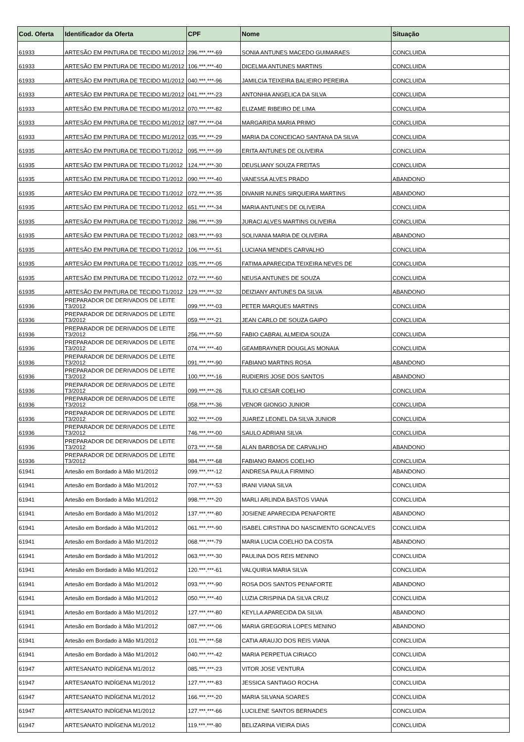| Cod. Oferta | Identificador da Oferta | CPF | Nome | Situação |
| --- | --- | --- | --- | --- |
| 61933 | ARTESÃO EM PINTURA DE TECIDO M1/2012 | 296.***.***-69 | SONIA ANTUNES MACEDO GUIMARAES | CONCLUIDA |
| 61933 | ARTESÃO EM PINTURA DE TECIDO M1/2012 | 106.***.***-40 | DICELMA ANTUNES MARTINS | CONCLUIDA |
| 61933 | ARTESÃO EM PINTURA DE TECIDO M1/2012 | 040.***.***-96 | JAMILCIA TEIXEIRA BALIEIRO PEREIRA | CONCLUIDA |
| 61933 | ARTESÃO EM PINTURA DE TECIDO M1/2012 | 041.***.***-23 | ANTONHIA ANGELICA DA SILVA | CONCLUIDA |
| 61933 | ARTESÃO EM PINTURA DE TECIDO M1/2012 | 070.***.***-82 | ELIZAME RIBEIRO DE LIMA | CONCLUIDA |
| 61933 | ARTESÃO EM PINTURA DE TECIDO M1/2012 | 087.***.***-04 | MARGARIDA MARIA PRIMO | CONCLUIDA |
| 61933 | ARTESÃO EM PINTURA DE TECIDO M1/2012 | 035.***.***-29 | MARIA DA CONCEICAO SANTANA DA SILVA | CONCLUIDA |
| 61935 | ARTESÃO EM PINTURA DE TECIDO T1/2012 | 095.***.***-99 | ERITA ANTUNES DE OLIVEIRA | CONCLUIDA |
| 61935 | ARTESÃO EM PINTURA DE TECIDO T1/2012 | 124.***.***-30 | DEUSLIANY SOUZA FREITAS | CONCLUIDA |
| 61935 | ARTESÃO EM PINTURA DE TECIDO T1/2012 | 090.***.***-40 | VANESSA ALVES PRADO | ABANDONO |
| 61935 | ARTESÃO EM PINTURA DE TECIDO T1/2012 | 072.***.***-35 | DIVANIR NUNES SIRQUEIRA MARTINS | ABANDONO |
| 61935 | ARTESÃO EM PINTURA DE TECIDO T1/2012 | 651.***.***-34 | MARIA ANTUNES DE OLIVEIRA | CONCLUIDA |
| 61935 | ARTESÃO EM PINTURA DE TECIDO T1/2012 | 286.***.***-39 | JURACI ALVES MARTINS OLIVEIRA | CONCLUIDA |
| 61935 | ARTESÃO EM PINTURA DE TECIDO T1/2012 | 083.***.***-93 | SOLIVANIA MARIA DE OLIVEIRA | ABANDONO |
| 61935 | ARTESÃO EM PINTURA DE TECIDO T1/2012 | 106.***.***-51 | LUCIANA MENDES CARVALHO | CONCLUIDA |
| 61935 | ARTESÃO EM PINTURA DE TECIDO T1/2012 | 035.***.***-05 | FATIMA APARECIDA TEIXEIRA NEVES DE | CONCLUIDA |
| 61935 | ARTESÃO EM PINTURA DE TECIDO T1/2012 | 072.***.***-60 | NEUSA ANTUNES DE SOUZA | CONCLUIDA |
| 61935 | ARTESÃO EM PINTURA DE TECIDO T1/2012 | 129.***.***-32 | DEIZIANY ANTUNES DA SILVA | ABANDONO |
| 61936 | PREPARADOR DE DERIVADOS DE LEITE T3/2012 | 099.***.***-03 | PETER MARQUES MARTINS | CONCLUIDA |
| 61936 | PREPARADOR DE DERIVADOS DE LEITE T3/2012 | 059.***.***-21 | JEAN CARLO DE SOUZA GAIPO | CONCLUIDA |
| 61936 | PREPARADOR DE DERIVADOS DE LEITE T3/2012 | 256.***.***-50 | FABIO CABRAL ALMEIDA SOUZA | CONCLUIDA |
| 61936 | PREPARADOR DE DERIVADOS DE LEITE T3/2012 | 074.***.***-40 | GEAMBRAYNER DOUGLAS MONAIA | CONCLUIDA |
| 61936 | PREPARADOR DE DERIVADOS DE LEITE T3/2012 | 091.***.***-90 | FABIANO MARTINS ROSA | ABANDONO |
| 61936 | PREPARADOR DE DERIVADOS DE LEITE T3/2012 | 100.***.***-16 | RUDIERIS JOSE DOS SANTOS | ABANDONO |
| 61936 | PREPARADOR DE DERIVADOS DE LEITE T3/2012 | 099.***.***-26 | TULIO CESAR COELHO | CONCLUIDA |
| 61936 | PREPARADOR DE DERIVADOS DE LEITE T3/2012 | 058.***.***-36 | VENOR GIONGO JUNIOR | CONCLUIDA |
| 61936 | PREPARADOR DE DERIVADOS DE LEITE T3/2012 | 302.***.***-09 | JUAREZ LEONEL DA SILVA JUNIOR | CONCLUIDA |
| 61936 | PREPARADOR DE DERIVADOS DE LEITE T3/2012 | 746.***.***-00 | SAULO ADRIANI SILVA | CONCLUIDA |
| 61936 | PREPARADOR DE DERIVADOS DE LEITE T3/2012 | 073.***.***-58 | ALAN BARBOSA DE CARVALHO | ABANDONO |
| 61936 | PREPARADOR DE DERIVADOS DE LEITE T3/2012 | 984.***.***-68 | FABIANO RAMOS COELHO | CONCLUIDA |
| 61941 | Artesão em Bordado à Mão M1/2012 | 099.***.***-12 | ANDRESA PAULA FIRMINO | ABANDONO |
| 61941 | Artesão em Bordado à Mão M1/2012 | 707.***.***-53 | IRANI VIANA SILVA | CONCLUIDA |
| 61941 | Artesão em Bordado à Mão M1/2012 | 998.***.***-20 | MARLI ARLINDA BASTOS VIANA | CONCLUIDA |
| 61941 | Artesão em Bordado à Mão M1/2012 | 137.***.***-80 | JOSIENE APARECIDA PENAFORTE | ABANDONO |
| 61941 | Artesão em Bordado à Mão M1/2012 | 061.***.***-90 | ISABEL CIRSTINA DO NASCIMENTO GONCALVES | CONCLUIDA |
| 61941 | Artesão em Bordado à Mão M1/2012 | 068.***.***-79 | MARIA LUCIA COELHO DA COSTA | ABANDONO |
| 61941 | Artesão em Bordado à Mão M1/2012 | 063.***.***-30 | PAULINA DOS REIS MENINO | CONCLUIDA |
| 61941 | Artesão em Bordado à Mão M1/2012 | 120.***.***-61 | VALQUIRIA MARIA SILVA | CONCLUIDA |
| 61941 | Artesão em Bordado à Mão M1/2012 | 093.***.***-90 | ROSA DOS SANTOS PENAFORTE | ABANDONO |
| 61941 | Artesão em Bordado à Mão M1/2012 | 050.***.***-40 | LUZIA CRISPINA DA SILVA CRUZ | CONCLUIDA |
| 61941 | Artesão em Bordado à Mão M1/2012 | 127.***.***-80 | KEYLLA APARECIDA DA SILVA | ABANDONO |
| 61941 | Artesão em Bordado à Mão M1/2012 | 087.***.***-06 | MARIA GREGORIA LOPES MENINO | ABANDONO |
| 61941 | Artesão em Bordado à Mão M1/2012 | 101.***.***-58 | CATIA ARAUJO DOS REIS VIANA | CONCLUIDA |
| 61941 | Artesão em Bordado à Mão M1/2012 | 040.***.***-42 | MARIA PERPETUA CIRIACO | CONCLUIDA |
| 61947 | ARTESANATO INDÍGENA M1/2012 | 085.***.***-23 | VITOR JOSE VENTURA | CONCLUIDA |
| 61947 | ARTESANATO INDÍGENA M1/2012 | 127.***.***-83 | JESSICA SANTIAGO ROCHA | CONCLUIDA |
| 61947 | ARTESANATO INDÍGENA M1/2012 | 166.***.***-20 | MARIA SILVANA SOARES | CONCLUIDA |
| 61947 | ARTESANATO INDÍGENA M1/2012 | 127.***.***-66 | LUCILENE SANTOS BERNADES | CONCLUIDA |
| 61947 | ARTESANATO INDÍGENA M1/2012 | 119.***.***-80 | BELIZARINA VIEIRA DIAS | CONCLUIDA |